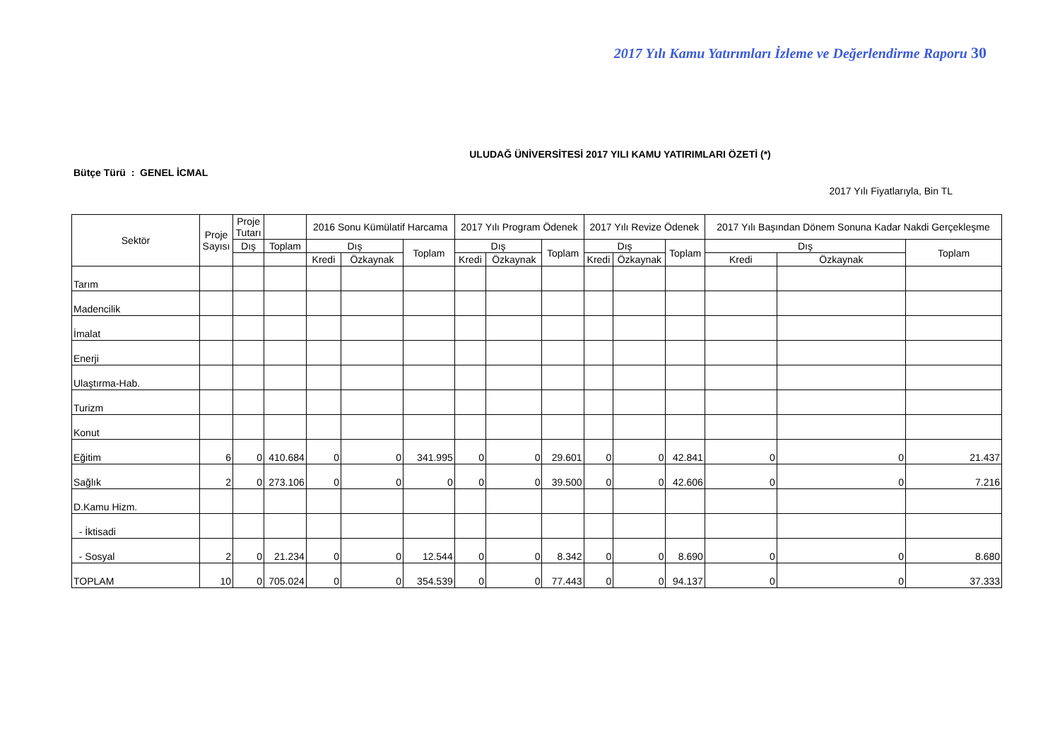2017 Yılı Kamu Yatırımları İzleme ve Değerlendirme Raporu 30
ULUDAĞ ÜNİVERSİTESİ 2017 YILI KAMU YATIRIMLARI ÖZETİ (*)
Bütçe Türü : GENEL İCMAL
2017 Yılı Fiyatlarıyla, Bin TL
| Sektör | Proje Sayısı | Proje Tutarı | | 2016 Sonu Kümülatif Harcama | | | 2017 Yılı Program Ödenek | | | 2017 Yılı Revize Ödenek | | | 2017 Yılı Başından Dönem Sonuna Kadar Nakdi Gerçekleşme | | |
| --- | --- | --- | --- | --- | --- | --- | --- | --- | --- | --- | --- | --- | --- | --- | --- |
| | | Dış | Toplam | Dış | | Toplam | Dış | | Toplam | Dış | | Toplam | Dış | | Toplam |
| | | | | Kredi | Özkaynak | | Kredi | Özkaynak | | Kredi | Özkaynak | | Kredi | Özkaynak | |
| Tarım | | | | | | | | | | | | | | | |
| Madencilik | | | | | | | | | | | | | | | |
| İmalat | | | | | | | | | | | | | | | |
| Enerji | | | | | | | | | | | | | | | |
| Ulaştırma-Hab. | | | | | | | | | | | | | | | |
| Turizm | | | | | | | | | | | | | | | |
| Konut | | | | | | | | | | | | | | | |
| Eğitim | 6 | 0 | 410.684 | 0 | 0 | 341.995 | 0 | 0 | 29.601 | 0 | 0 | 42.841 | 0 | 0 | 21.437 |
| Sağlık | 2 | 0 | 273.106 | 0 | 0 | 0 | 0 | 0 | 39.500 | 0 | 0 | 42.606 | 0 | 0 | 7.216 |
| D.Kamu Hizm. | | | | | | | | | | | | | | | |
| - İktisadi | | | | | | | | | | | | | | | |
| - Sosyal | 2 | 0 | 21.234 | 0 | 0 | 12.544 | 0 | 0 | 8.342 | 0 | 0 | 8.690 | 0 | 0 | 8.680 |
| TOPLAM | 10 | 0 | 705.024 | 0 | 0 | 354.539 | 0 | 0 | 77.443 | 0 | 0 | 94.137 | 0 | 0 | 37.333 |